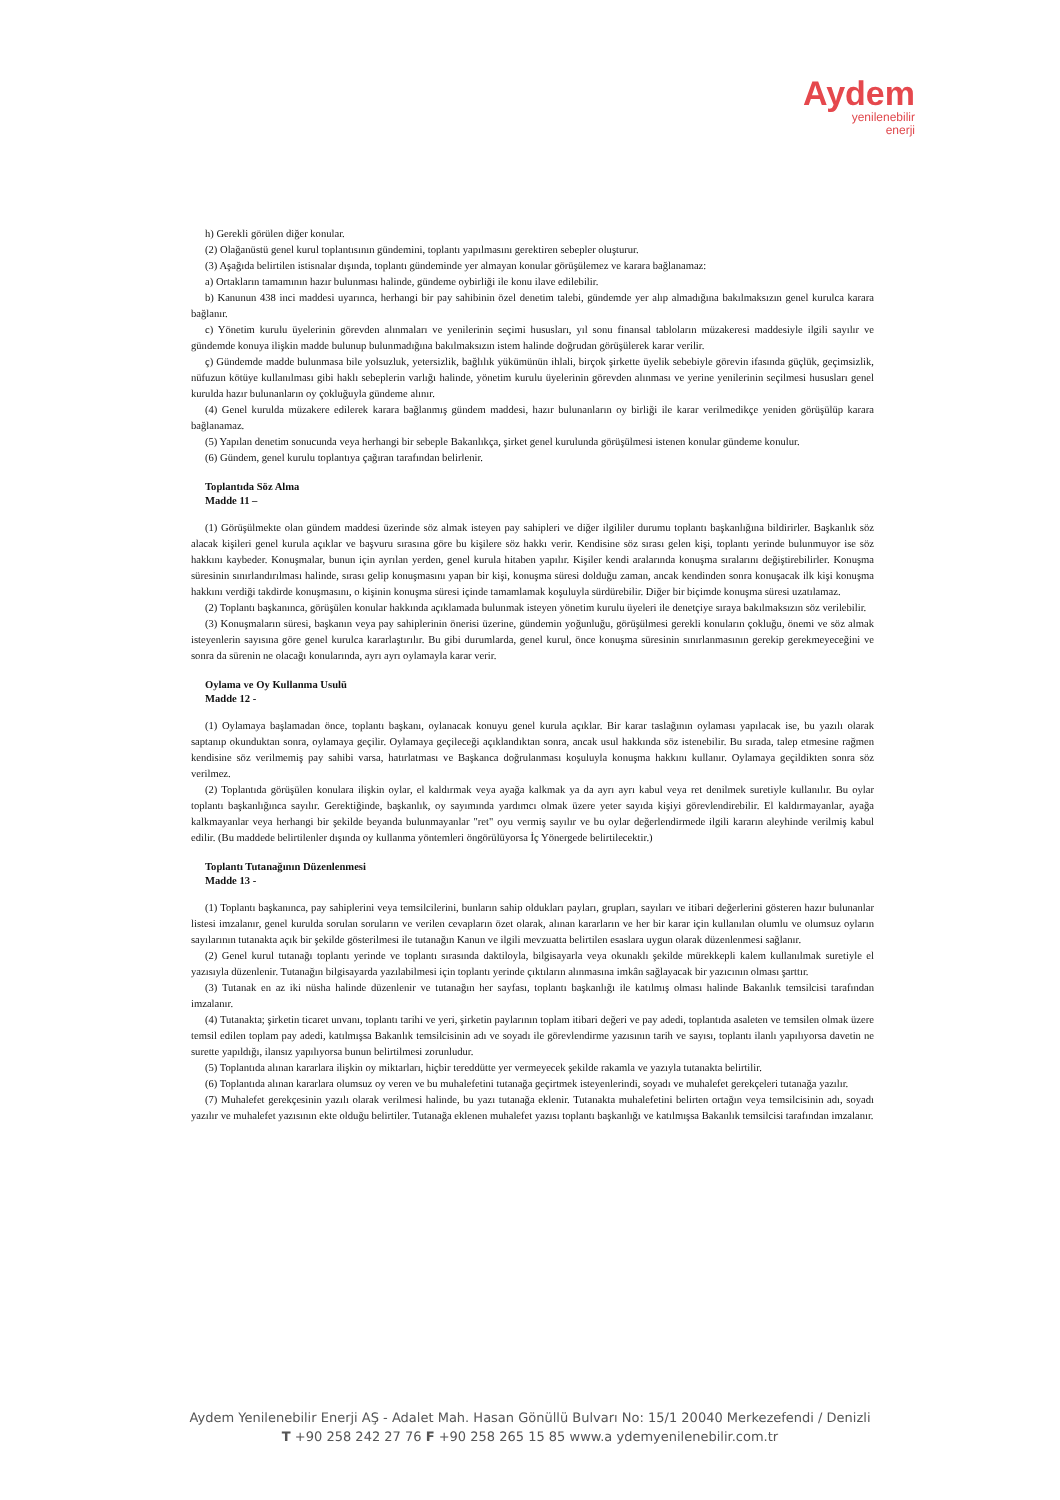Aydem
yenilenebilir
enerji
h) Gerekli görülen diğer konular.
(2) Olağanüstü genel kurul toplantısının gündemini, toplantı yapılmasını gerektiren sebepler oluşturur.
(3) Aşağıda belirtilen istisnalar dışında, toplantı gündeminde yer almayan konular görüşülemez ve karara bağlanamaz:
a) Ortakların tamamının hazır bulunması halinde, gündeme oybirliği ile konu ilave edilebilir.
b) Kanunun 438 inci maddesi uyarınca, herhangi bir pay sahibinin özel denetim talebi, gündemde yer alıp almadığına bakılmaksızın genel kurulca karara bağlanır.
c) Yönetim kurulu üyelerinin görevden alınmaları ve yenilerinin seçimi hususları, yıl sonu finansal tabloların müzakeresi maddesiyle ilgili sayılır ve gündemde konuya ilişkin madde bulunup bulunmadığına bakılmaksızın istem halinde doğrudan görüşülerek karar verilir.
ç) Gündemde madde bulunmasa bile yolsuzluk, yetersizlik, bağlılık yükümünün ihlali, birçok şirkette üyelik sebebiyle görevin ifasında güçlük, geçimsizlik, nüfuzun kötüye kullanılması gibi haklı sebeplerin varlığı halinde, yönetim kurulu üyelerinin görevden alınması ve yerine yenilerinin seçilmesi hususları genel kurulda hazır bulunanların oy çokluğuyla gündeme alınır.
(4) Genel kurulda müzakere edilerek karara bağlanmış gündem maddesi, hazır bulunanların oy birliği ile karar verilmedikçe yeniden görüşülüp karara bağlanamaz.
(5) Yapılan denetim sonucunda veya herhangi bir sebeple Bakanlıkça, şirket genel kurulunda görüşülmesi istenen konular gündeme konulur.
(6) Gündem, genel kurulu toplantıya çağıran tarafından belirlenir.
Toplantıda Söz Alma
Madde 11 –
(1) Görüşülmekte olan gündem maddesi üzerinde söz almak isteyen pay sahipleri ve diğer ilgililer durumu toplantı başkanlığına bildirirler. Başkanlık söz alacak kişileri genel kurula açıklar ve başvuru sırasına göre bu kişilere söz hakkı verir. Kendisine söz sırası gelen kişi, toplantı yerinde bulunmuyor ise söz hakkını kaybeder. Konuşmalar, bunun için ayrılan yerden, genel kurula hitaben yapılır. Kişiler kendi aralarında konuşma sıralarını değiştirebilirler. Konuşma süresinin sınırlandırılması halinde, sırası gelip konuşmasını yapan bir kişi, konuşma süresi dolduğu zaman, ancak kendinden sonra konuşacak ilk kişi konuşma hakkını verdiği takdirde konuşmasını, o kişinin konuşma süresi içinde tamamlamak koşuluyla sürdürebilir. Diğer bir biçimde konuşma süresi uzatılamaz.
(2) Toplantı başkanınca, görüşülen konular hakkında açıklamada bulunmak isteyen yönetim kurulu üyeleri ile denetçiye sıraya bakılmaksızın söz verilebilir.
(3) Konuşmaların süresi, başkanın veya pay sahiplerinin önerisi üzerine, gündemin yoğunluğu, görüşülmesi gerekli konuların çokluğu, önemi ve söz almak isteyenlerin sayısına göre genel kurulca kararlaştırılır. Bu gibi durumlarda, genel kurul, önce konuşma süresinin sınırlanmasının gerekip gerekmeyeceğini ve sonra da sürenin ne olacağı konularında, ayrı ayrı oylamayla karar verir.
Oylama ve Oy Kullanma Usulü
Madde 12 -
(1) Oylamaya başlamadan önce, toplantı başkanı, oylanacak konuyu genel kurula açıklar. Bir karar taslağının oylaması yapılacak ise, bu yazılı olarak saptanıp okunduktan sonra, oylamaya geçilir. Oylamaya geçileceği açıklandıktan sonra, ancak usul hakkında söz istenebilir. Bu sırada, talep etmesine rağmen kendisine söz verilmemiş pay sahibi varsa, hatırlatması ve Başkanca doğrulanması koşuluyla konuşma hakkını kullanır. Oylamaya geçildikten sonra söz verilmez.
(2) Toplantıda görüşülen konulara ilişkin oylar, el kaldırmak veya ayağa kalkmak ya da ayrı ayrı kabul veya ret denilmek suretiyle kullanılır. Bu oylar toplantı başkanlığınca sayılır. Gerektiğinde, başkanlık, oy sayımında yardımcı olmak üzere yeter sayıda kişiyi görevlendirebilir. El kaldırmayanlar, ayağa kalkmayanlar veya herhangi bir şekilde beyanda bulunmayanlar "ret" oyu vermiş sayılır ve bu oylar değerlendirmede ilgili kararın aleyhinde verilmiş kabul edilir. (Bu maddede belirtilenler dışında oy kullanma yöntemleri öngörülüyorsa İç Yönergede belirtilecektir.)
Toplantı Tutanağının Düzenlenmesi
Madde 13 -
(1) Toplantı başkanınca, pay sahiplerini veya temsilcilerini, bunların sahip oldukları payları, grupları, sayıları ve itibari değerlerini gösteren hazır bulunanlar listesi imzalanır, genel kurulda sorulan soruların ve verilen cevapların özet olarak, alınan kararların ve her bir karar için kullanılan olumlu ve olumsuz oyların sayılarının tutanakta açık bir şekilde gösterilmesi ile tutanağın Kanun ve ilgili mevzuatta belirtilen esaslara uygun olarak düzenlenmesi sağlanır.
(2) Genel kurul tutanağı toplantı yerinde ve toplantı sırasında daktiloyla, bilgisayarla veya okunaklı şekilde mürekkepli kalem kullanılmak suretiyle el yazısıyla düzenlenir. Tutanağın bilgisayarda yazılabilmesi için toplantı yerinde çıktıların alınmasına imkân sağlayacak bir yazıcının olması şarttır.
(3) Tutanak en az iki nüsha halinde düzenlenir ve tutanağın her sayfası, toplantı başkanlığı ile katılmış olması halinde Bakanlık temsilcisi tarafından imzalanır.
(4) Tutanakta; şirketin ticaret unvanı, toplantı tarihi ve yeri, şirketin paylarının toplam itibari değeri ve pay adedi, toplantıda asaleten ve temsilen olmak üzere temsil edilen toplam pay adedi, katılmışsa Bakanlık temsilcisinin adı ve soyadı ile görevlendirme yazısının tarih ve sayısı, toplantı ilanlı yapılıyorsa davetin ne surette yapıldığı, ilansız yapılıyorsa bunun belirtilmesi zorunludur.
(5) Toplantıda alınan kararlara ilişkin oy miktarları, hiçbir tereddütte yer vermeyecek şekilde rakamla ve yazıyla tutanakta belirtilir.
(6) Toplantıda alınan kararlara olumsuz oy veren ve bu muhalefetini tutanağa geçirtmek isteyenlerindi, soyadı ve muhalefet gerekçeleri tutanağa yazılır.
(7) Muhalefet gerekçesinin yazılı olarak verilmesi halinde, bu yazı tutanağa eklenir. Tutanakta muhalefetini belirten ortağın veya temsilcisinin adı, soyadı yazılır ve muhalefet yazısının ekte olduğu belirtiler. Tutanağa eklenen muhalefet yazısı toplantı başkanlığı ve katılmışsa Bakanlık temsilcisi tarafından imzalanır.
Aydem Yenilenebilir Enerji AŞ - Adalet Mah. Hasan Gönüllü Bulvarı No: 15/1 20040 Merkezefendi / Denizli
T +90 258 242 27 76 F +90 258 265 15 85 www.a ydemyenilenebilir.com.tr